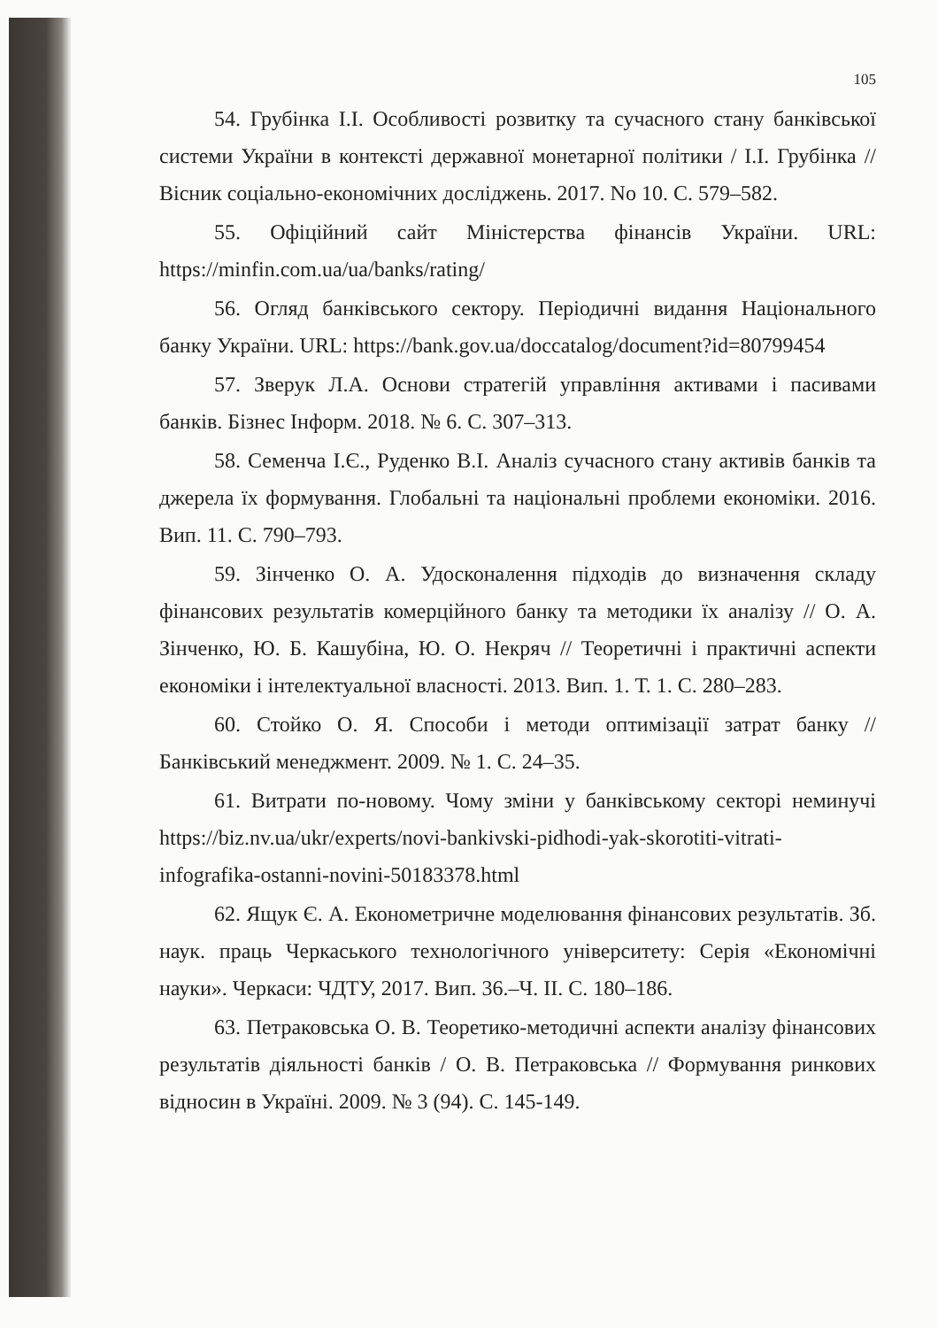105
54. Грубінка І.І. Особливості розвитку та сучасного стану банківської системи України в контексті державної монетарної політики / І.І. Грубінка // Вісник соціально-економічних досліджень. 2017. No 10. С. 579–582.
55. Офіційний сайт Міністерства фінансів України. URL: https://minfin.com.ua/ua/banks/rating/
56. Огляд банківського сектору. Періодичні видання Національного банку України. URL: https://bank.gov.ua/doccatalog/document?id=80799454
57. Зверук Л.А. Основи стратегій управління активами і пасивами банків. Бізнес Інформ. 2018. № 6. С. 307–313.
58. Семенча І.Є., Руденко В.І. Аналіз сучасного стану активів банків та джерела їх формування. Глобальні та національні проблеми економіки. 2016. Вип. 11. С. 790–793.
59. Зінченко О. А. Удосконалення підходів до визначення складу фінансових результатів комерційного банку та методики їх аналізу // О. А. Зінченко, Ю. Б. Кашубіна, Ю. О. Некряч // Теоретичні і практичні аспекти економіки і інтелектуальної власності. 2013. Вип. 1. Т. 1. С. 280–283.
60. Стойко О. Я. Способи і методи оптимізації затрат банку // Банківський менеджмент. 2009. № 1. С. 24–35.
61. Витрати по-новому. Чому зміни у банківському секторі неминучі https://biz.nv.ua/ukr/experts/novi-bankivski-pidhodi-yak-skorotiti-vitrati-infografika-ostanni-novini-50183378.html
62. Ящук Є. А. Економетричне моделювання фінансових результатів. Зб. наук. праць Черкаського технологічного університету: Серія «Економічні науки». Черкаси: ЧДТУ, 2017. Вип. 36.–Ч. ІІ. С. 180–186.
63. Петраковська О. В. Теоретико-методичні аспекти аналізу фінансових результатів діяльності банків / О. В. Петраковська // Формування ринкових відносин в Україні. 2009. № 3 (94). С. 145-149.